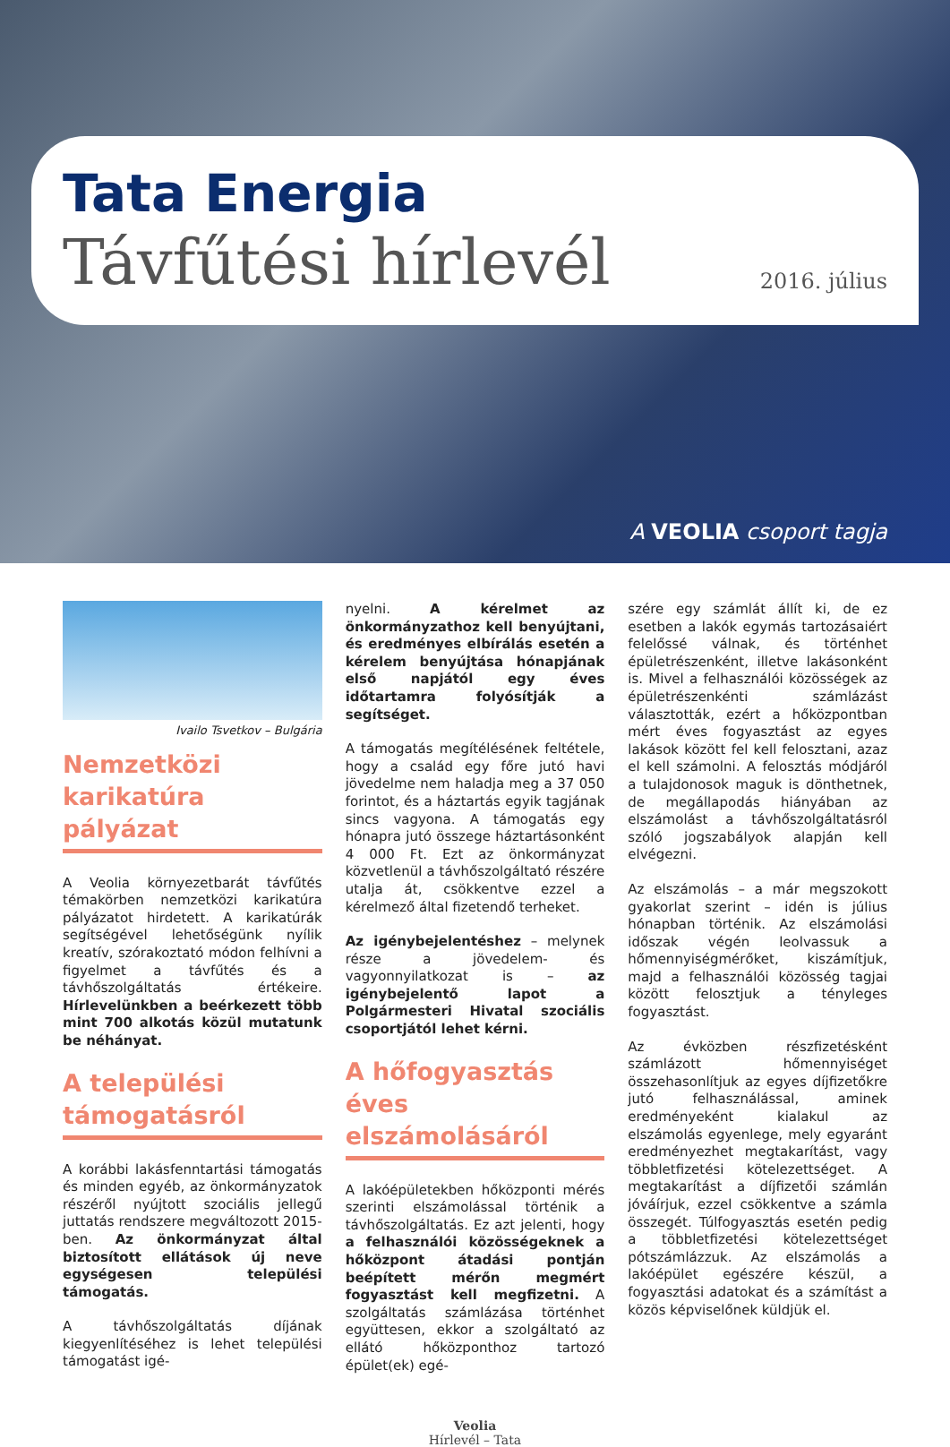Tata Energia
Távfűtési hírlevél 2016. július
A VEOLIA csoport tagja
Ivailo Tsvetkov – Bulgária
Nemzetközi karikatúra pályázat
A Veolia környezetbarát távfűtés témakörben nemzetközi karikatúra pályázatot hirdetett. A karikatúrák segítségével lehetőségünk nyílik kreatív, szórakoztató módon felhívni a figyelmet a távfűtés és a távhőszolgáltatás értékeire. Hírlevelünkben a beérkezett több mint 700 alkotás közül mutatunk be néhányat.
A települési támogatásról
A korábbi lakásfenntartási támogatás és minden egyéb, az önkormányzatok részéről nyújtott szociális jellegű juttatás rendszere megváltozott 2015-ben. Az önkormányzat által biztosított ellátások új neve egységesen települési támogatás.
A távhőszolgáltatás díjának kiegyenlítéséhez is lehet települési támogatást igé-
nyelni. A kérelmet az önkormányzathoz kell benyújtani, és eredményes elbírálás esetén a kérelem benyújtása hónapjának első napjától egy éves időtartamra folyósítják a segítséget.
A támogatás megítélésének feltétele, hogy a család egy főre jutó havi jövedelme nem haladja meg a 37 050 forintot, és a háztartás egyik tagjának sincs vagyona. A támogatás egy hónapra jutó összege háztartásonként 4 000 Ft. Ezt az önkormányzat közvetlenül a távhőszolgáltató részére utalja át, csökkentve ezzel a kérelmező által fizetendő terheket.
Az igénybejelentéshez – melynek része a jövedelem- és vagyonnyilatkozat is – az igénybejelentő lapot a Polgármesteri Hivatal szociális csoportjától lehet kérni.
A hőfogyasztás éves elszámolásáról
A lakóépületekben hőközponti mérés szerinti elszámolással történik a távhőszolgáltatás. Ez azt jelenti, hogy a felhasználói közösségeknek a hőközpont átadási pontján beépített mérőn megmért fogyasztást kell megfizetni. A szolgáltatás számlázása történhet együttesen, ekkor a szolgáltató az ellátó hőközponthoz tartozó épület(ek) egé-
szére egy számlát állít ki, de ez esetben a lakók egymás tartozásaiért felelőssé válnak, és történhet épületrészenként, illetve lakásonként is. Mivel a felhasználói közösségek az épületrészenkénti számlázást választották, ezért a hőközpontban mért éves fogyasztást az egyes lakások között fel kell felosztani, azaz el kell számolni. A felosztás módjáról a tulajdonosok maguk is dönthetnek, de megállapodás hiányában az elszámolást a távhőszolgáltatásról szóló jogszabályok alapján kell elvégezni.
Az elszámolás – a már megszokott gyakorlat szerint – idén is július hónapban történik. Az elszámolási időszak végén leolvassuk a hőmennyiségmérőket, kiszámítjuk, majd a felhasználói közösség tagjai között felosztjuk a tényleges fogyasztást.
Az évközben részfizetésként számlázott hőmennyiséget összehasonlítjuk az egyes díjfizetőkre jutó felhasználással, aminek eredményeként kialakul az elszámolás egyenlege, mely egyaránt eredményezhet megtakarítást, vagy többletfizetési kötelezettséget. A megtakarítást a díjfizetői számlán jóváírjuk, ezzel csökkentve a számla összegét. Túlfogyasztás esetén pedig a többletfizetési kötelezettséget pótszámlázzuk. Az elszámolás a lakóépület egészére készül, a fogyasztási adatokat és a számítást a közös képviselőnek küldjük el.
Veolia
Hírlevél – Tata